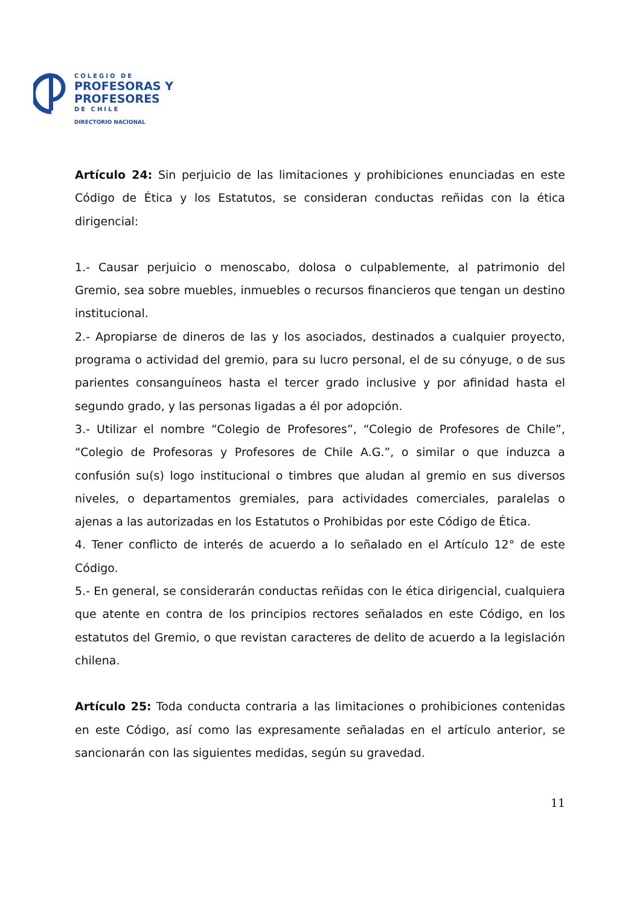COLEGIO DE
PROFESORAS Y
PROFESORES
DE CHILE
DIRECTORIO NACIONAL
Artículo 24: Sin perjuicio de las limitaciones y prohibiciones enunciadas en este Código de Ética y los Estatutos, se consideran conductas reñidas con la ética dirigencial:
1.- Causar perjuicio o menoscabo, dolosa o culpablemente, al patrimonio del Gremio, sea sobre muebles, inmuebles o recursos financieros que tengan un destino institucional.
2.- Apropiarse de dineros de las y los asociados, destinados a cualquier proyecto, programa o actividad del gremio, para su lucro personal, el de su cónyuge, o de sus parientes consanguíneos hasta el tercer grado inclusive y por afinidad hasta el segundo grado, y las personas ligadas a él por adopción.
3.- Utilizar el nombre “Colegio de Profesores”, “Colegio de Profesores de Chile”, “Colegio de Profesoras y Profesores de Chile A.G.”, o similar o que induzca a confusión su(s) logo institucional o timbres que aludan al gremio en sus diversos niveles, o departamentos gremiales, para actividades comerciales, paralelas o ajenas a las autorizadas en los Estatutos o Prohibidas por este Código de Ética.
4. Tener conflicto de interés de acuerdo a lo señalado en el Artículo 12° de este Código.
5.- En general, se considerarán conductas reñidas con le ética dirigencial, cualquiera que atente en contra de los principios rectores señalados en este Código, en los estatutos del Gremio, o que revistan caracteres de delito de acuerdo a la legislación chilena.
Artículo 25: Toda conducta contraria a las limitaciones o prohibiciones contenidas en este Código, así como las expresamente señaladas en el artículo anterior, se sancionarán con las siguientes medidas, según su gravedad.
11